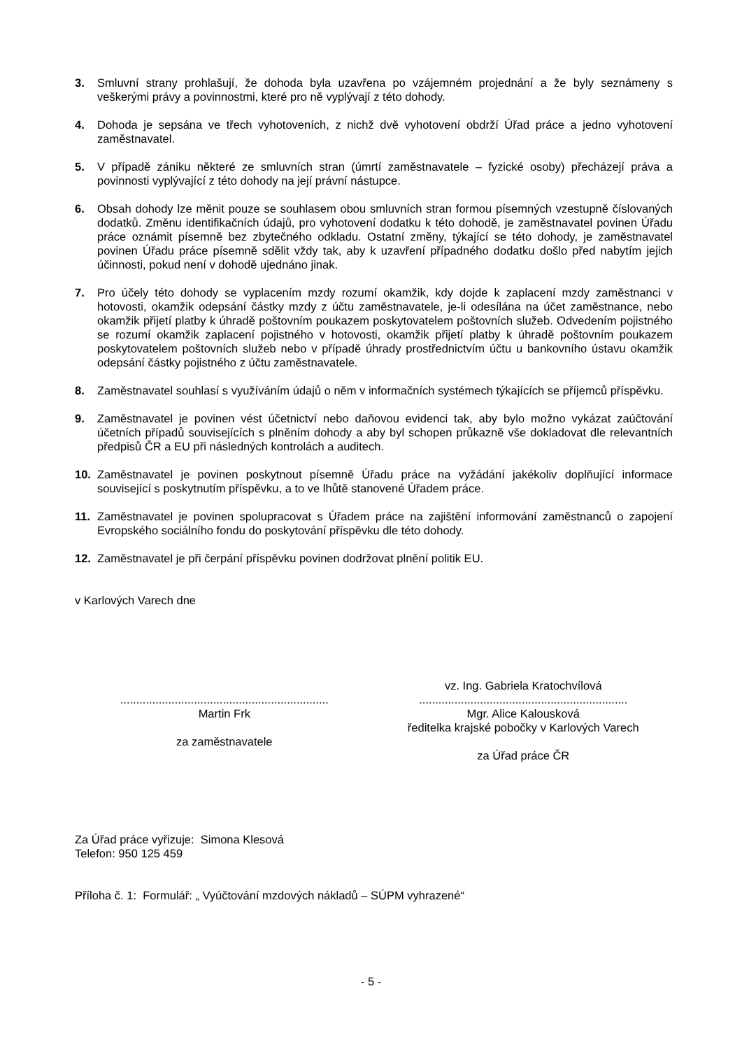3. Smluvní strany prohlašují, že dohoda byla uzavřena po vzájemném projednání a že byly seznámeny s veškerými právy a povinnostmi, které pro ně vyplývají z této dohody.
4. Dohoda je sepsána ve třech vyhotoveních, z nichž dvě vyhotovení obdrží Úřad práce a jedno vyhotovení zaměstnavatel.
5. V případě zániku některé ze smluvních stran (úmrtí zaměstnavatele – fyzické osoby) přecházejí práva a povinnosti vyplývající z této dohody na její právní nástupce.
6. Obsah dohody lze měnit pouze se souhlasem obou smluvních stran formou písemných vzestupně číslovaných dodatků. Změnu identifikačních údajů, pro vyhotovení dodatku k této dohodě, je zaměstnavatel povinen Úřadu práce oznámit písemně bez zbytečného odkladu. Ostatní změny, týkající se této dohody, je zaměstnavatel povinen Úřadu práce písemně sdělit vždy tak, aby k uzavření případného dodatku došlo před nabytím jejich účinnosti, pokud není v dohodě ujednáno jinak.
7. Pro účely této dohody se vyplacením mzdy rozumí okamžik, kdy dojde k zaplacení mzdy zaměstnanci v hotovosti, okamžik odepsání částky mzdy z účtu zaměstnavatele, je-li odesílána na účet zaměstnance, nebo okamžik přijetí platby k úhradě poštovním poukazem poskytovatelem poštovních služeb. Odvedením pojistného se rozumí okamžik zaplacení pojistného v hotovosti, okamžik přijetí platby k úhradě poštovním poukazem poskytovatelem poštovních služeb nebo v případě úhrady prostřednictvím účtu u bankovního ústavu okamžik odepsání částky pojistného z účtu zaměstnavatele.
8. Zaměstnavatel souhlasí s využíváním údajů o něm v informačních systémech týkajících se příjemců příspěvku.
9. Zaměstnavatel je povinen vést účetnictví nebo daňovou evidenci tak, aby bylo možno vykázat zaúčtování účetních případů souvisejících s plněním dohody a aby byl schopen průkazně vše dokladovat dle relevantních předpisů ČR a EU při následných kontrolách a auditech.
10. Zaměstnavatel je povinen poskytnout písemně Úřadu práce na vyžádání jakékoliv doplňující informace související s poskytnutím příspěvku, a to ve lhůtě stanovené Úřadem práce.
11. Zaměstnavatel je povinen spolupracovat s Úřadem práce na zajištění informování zaměstnanců o zapojení Evropského sociálního fondu do poskytování příspěvku dle této dohody.
12. Zaměstnavatel je při čerpání příspěvku povinen dodržovat plnění politik EU.
v Karlových Varech dne
.................................................................
Martin Frk
za zaměstnavatele
vz. Ing. Gabriela Kratochvílová
.................................................................
Mgr. Alice Kalousková
ředitelka krajské pobočky v Karlových Varech
za Úřad práce ČR
Za Úřad práce vyřizuje: Simona Klesová
Telefon: 950 125 459
Příloha č. 1: Formulář: „ Vyúčtování mzdových nákladů – SÚPM vyhrazené“
- 5 -